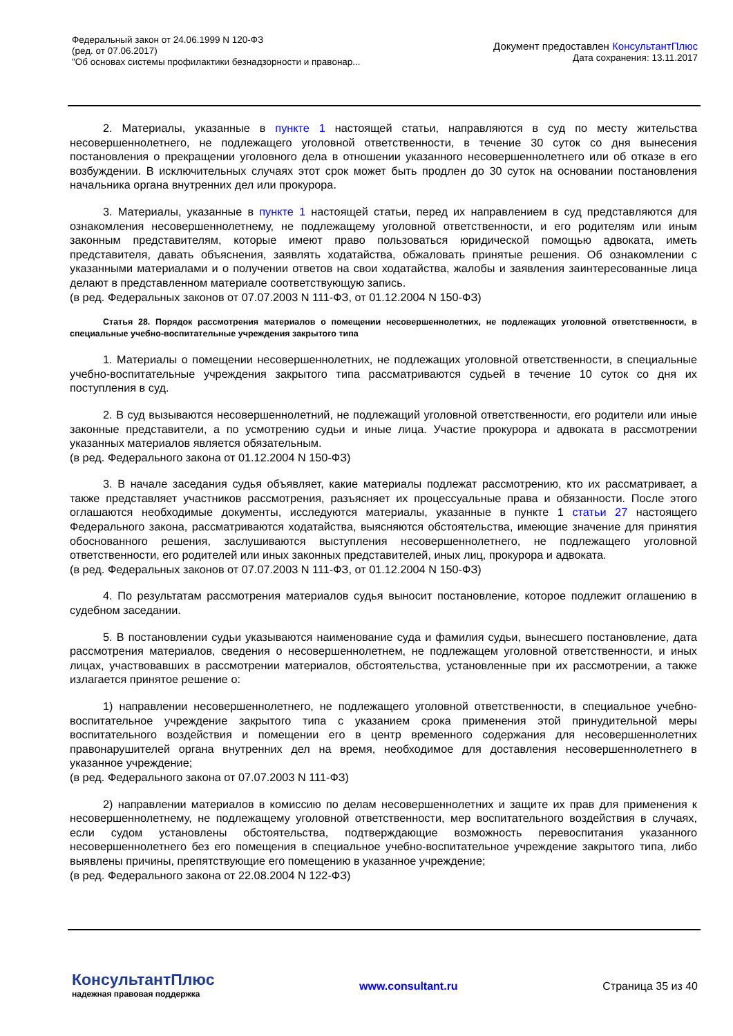Федеральный закон от 24.06.1999 N 120-ФЗ
(ред. от 07.06.2017)
"Об основах системы профилактики безнадзорности и правонар...
Документ предоставлен КонсультантПлюс
Дата сохранения: 13.11.2017
2. Материалы, указанные в пункте 1 настоящей статьи, направляются в суд по месту жительства несовершеннолетнего, не подлежащего уголовной ответственности, в течение 30 суток со дня вынесения постановления о прекращении уголовного дела в отношении указанного несовершеннолетнего или об отказе в его возбуждении. В исключительных случаях этот срок может быть продлен до 30 суток на основании постановления начальника органа внутренних дел или прокурора.
3. Материалы, указанные в пункте 1 настоящей статьи, перед их направлением в суд представляются для ознакомления несовершеннолетнему, не подлежащему уголовной ответственности, и его родителям или иным законным представителям, которые имеют право пользоваться юридической помощью адвоката, иметь представителя, давать объяснения, заявлять ходатайства, обжаловать принятые решения. Об ознакомлении с указанными материалами и о получении ответов на свои ходатайства, жалобы и заявления заинтересованные лица делают в представленном материале соответствующую запись.
(в ред. Федеральных законов от 07.07.2003 N 111-ФЗ, от 01.12.2004 N 150-ФЗ)
Статья 28. Порядок рассмотрения материалов о помещении несовершеннолетних, не подлежащих уголовной ответственности, в специальные учебно-воспитательные учреждения закрытого типа
1. Материалы о помещении несовершеннолетних, не подлежащих уголовной ответственности, в специальные учебно-воспитательные учреждения закрытого типа рассматриваются судьей в течение 10 суток со дня их поступления в суд.
2. В суд вызываются несовершеннолетний, не подлежащий уголовной ответственности, его родители или иные законные представители, а по усмотрению судьи и иные лица. Участие прокурора и адвоката в рассмотрении указанных материалов является обязательным.
(в ред. Федерального закона от 01.12.2004 N 150-ФЗ)
3. В начале заседания судья объявляет, какие материалы подлежат рассмотрению, кто их рассматривает, а также представляет участников рассмотрения, разъясняет их процессуальные права и обязанности. После этого оглашаются необходимые документы, исследуются материалы, указанные в пункте 1 статьи 27 настоящего Федерального закона, рассматриваются ходатайства, выясняются обстоятельства, имеющие значение для принятия обоснованного решения, заслушиваются выступления несовершеннолетнего, не подлежащего уголовной ответственности, его родителей или иных законных представителей, иных лиц, прокурора и адвоката.
(в ред. Федеральных законов от 07.07.2003 N 111-ФЗ, от 01.12.2004 N 150-ФЗ)
4. По результатам рассмотрения материалов судья выносит постановление, которое подлежит оглашению в судебном заседании.
5. В постановлении судьи указываются наименование суда и фамилия судьи, вынесшего постановление, дата рассмотрения материалов, сведения о несовершеннолетнем, не подлежащем уголовной ответственности, и иных лицах, участвовавших в рассмотрении материалов, обстоятельства, установленные при их рассмотрении, а также излагается принятое решение о:
1) направлении несовершеннолетнего, не подлежащего уголовной ответственности, в специальное учебно-воспитательное учреждение закрытого типа с указанием срока применения этой принудительной меры воспитательного воздействия и помещении его в центр временного содержания для несовершеннолетних правонарушителей органа внутренних дел на время, необходимое для доставления несовершеннолетнего в указанное учреждение;
(в ред. Федерального закона от 07.07.2003 N 111-ФЗ)
2) направлении материалов в комиссию по делам несовершеннолетних и защите их прав для применения к несовершеннолетнему, не подлежащему уголовной ответственности, мер воспитательного воздействия в случаях, если судом установлены обстоятельства, подтверждающие возможность перевоспитания указанного несовершеннолетнего без его помещения в специальное учебно-воспитательное учреждение закрытого типа, либо выявлены причины, препятствующие его помещению в указанное учреждение;
(в ред. Федерального закона от 22.08.2004 N 122-ФЗ)
КонсультантПлюс
надежная правовая поддержка
www.consultant.ru Страница 35 из 40